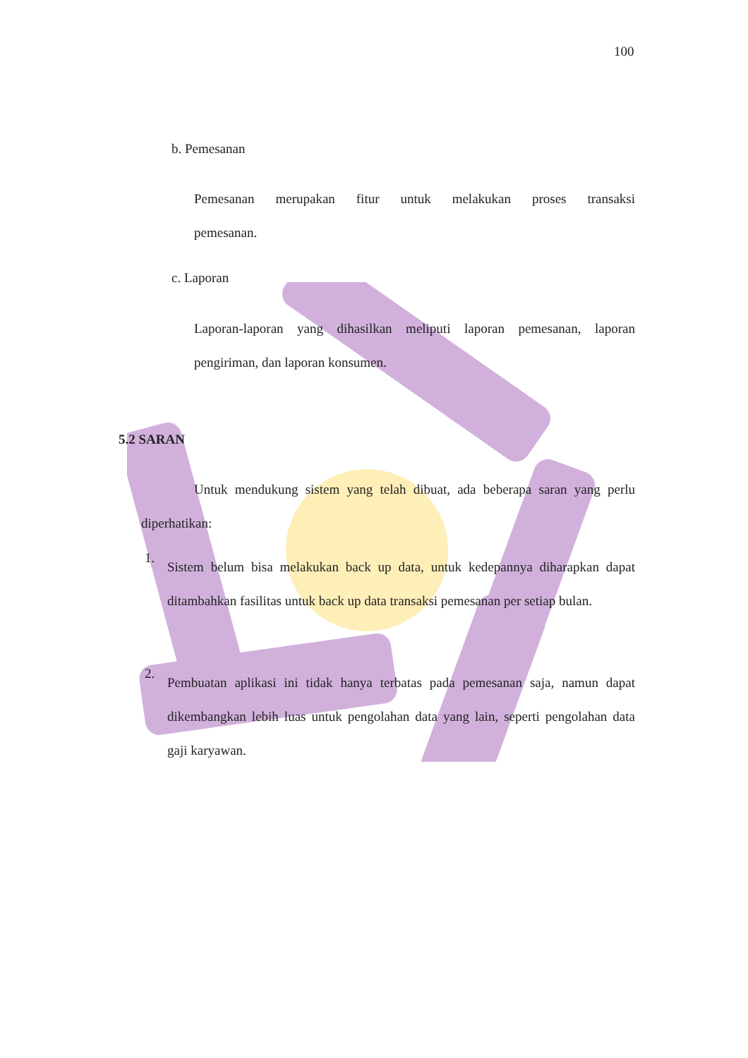100
b. Pemesanan
Pemesanan merupakan fitur untuk melakukan proses transaksi
pemesanan.
c. Laporan
Laporan-laporan yang dihasilkan meliputi laporan pemesanan, laporan
pengiriman, dan laporan konsumen.
5.2 SARAN
Untuk mendukung sistem yang telah dibuat, ada beberapa saran yang perlu diperhatikan:
1.
Sistem belum bisa melakukan back up data, untuk kedepannya diharapkan dapat ditambahkan fasilitas untuk back up data transaksi pemesanan per setiap bulan.
2.
Pembuatan aplikasi ini tidak hanya terbatas pada pemesanan saja, namun dapat dikembangkan lebih luas untuk pengolahan data yang lain, seperti pengolahan data gaji karyawan.